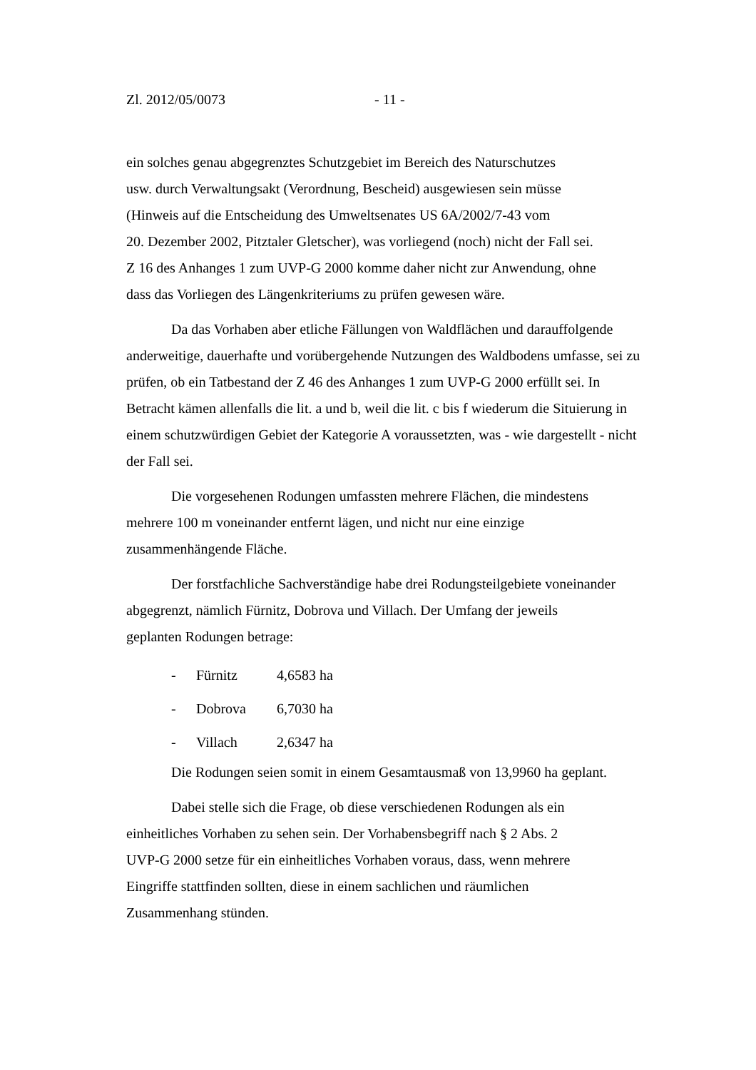Zl. 2012/05/0073 - 11 -
ein solches genau abgegrenztes Schutzgebiet im Bereich des Naturschutzes
usw. durch Verwaltungsakt (Verordnung, Bescheid) ausgewiesen sein müsse
(Hinweis auf die Entscheidung des Umweltsenates US 6A/2002/7-43 vom
20. Dezember 2002, Pitztaler Gletscher), was vorliegend (noch) nicht der Fall sei.
Z 16 des Anhanges 1 zum UVP-G 2000 komme daher nicht zur Anwendung, ohne
dass das Vorliegen des Längenkriteriums zu prüfen gewesen wäre.
Da das Vorhaben aber etliche Fällungen von Waldflächen und darauffolgende anderweitige, dauerhafte und vorübergehende Nutzungen des Waldbodens umfasse, sei zu prüfen, ob ein Tatbestand der Z 46 des Anhanges 1 zum UVP-G 2000 erfüllt sei. In Betracht kämen allenfalls die lit. a und b, weil die lit. c bis f wiederum die Situierung in einem schutzwürdigen Gebiet der Kategorie A voraussetzten, was - wie dargestellt - nicht der Fall sei.
Die vorgesehenen Rodungen umfassten mehrere Flächen, die mindestens
mehrere 100 m voneinander entfernt lägen, und nicht nur eine einzige
zusammenhängende Fläche.
Der forstfachliche Sachverständige habe drei Rodungsteilgebiete voneinander
abgegrenzt, nämlich Fürnitz, Dobrova und Villach. Der Umfang der jeweils
geplanten Rodungen betrage:
- Fürnitz 4,6583 ha
- Dobrova 6,7030 ha
- Villach 2,6347 ha
Die Rodungen seien somit in einem Gesamtausmaß von 13,9960 ha geplant.
Dabei stelle sich die Frage, ob diese verschiedenen Rodungen als ein
einheitliches Vorhaben zu sehen sein. Der Vorhabensbegriff nach § 2 Abs. 2
UVP-G 2000 setze für ein einheitliches Vorhaben voraus, dass, wenn mehrere
Eingriffe stattfinden sollten, diese in einem sachlichen und räumlichen
Zusammenhang stünden.